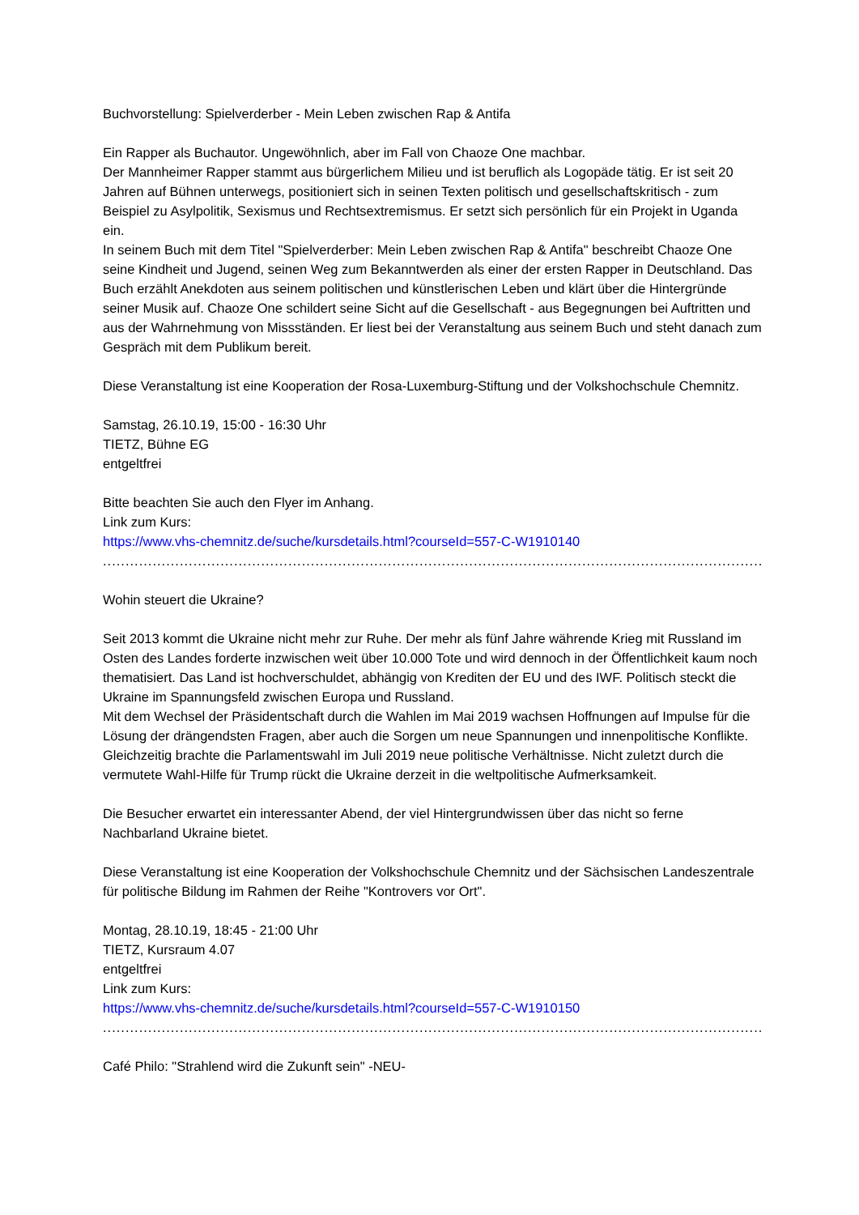Buchvorstellung: Spielverderber - Mein Leben zwischen Rap & Antifa
Ein Rapper als Buchautor. Ungewöhnlich, aber im Fall von Chaoze One machbar.
Der Mannheimer Rapper stammt aus bürgerlichem Milieu und ist beruflich als Logopäde tätig. Er ist seit 20 Jahren auf Bühnen unterwegs, positioniert sich in seinen Texten politisch und gesellschaftskritisch - zum Beispiel zu Asylpolitik, Sexismus und Rechtsextremismus. Er setzt sich persönlich für ein Projekt in Uganda ein.
In seinem Buch mit dem Titel "Spielverderber: Mein Leben zwischen Rap & Antifa" beschreibt Chaoze One seine Kindheit und Jugend, seinen Weg zum Bekanntwerden als einer der ersten Rapper in Deutschland. Das Buch erzählt Anekdoten aus seinem politischen und künstlerischen Leben und klärt über die Hintergründe seiner Musik auf. Chaoze One schildert seine Sicht auf die Gesellschaft - aus Begegnungen bei Auftritten und aus der Wahrnehmung von Missständen. Er liest bei der Veranstaltung aus seinem Buch und steht danach zum Gespräch mit dem Publikum bereit.
Diese Veranstaltung ist eine Kooperation der Rosa-Luxemburg-Stiftung und der Volkshochschule Chemnitz.
Samstag, 26.10.19, 15:00 - 16:30 Uhr
TIETZ, Bühne EG
entgeltfrei
Bitte beachten Sie auch den Flyer im Anhang.
Link zum Kurs:
https://www.vhs-chemnitz.de/suche/kursdetails.html?courseId=557-C-W1910140
..........................................................................................................................................................................
Wohin steuert die Ukraine?
Seit 2013 kommt die Ukraine nicht mehr zur Ruhe. Der mehr als fünf Jahre währende Krieg mit Russland im Osten des Landes forderte inzwischen weit über 10.000 Tote und wird dennoch in der Öffentlichkeit kaum noch thematisiert. Das Land ist hochverschuldet, abhängig von Krediten der EU und des IWF. Politisch steckt die Ukraine im Spannungsfeld zwischen Europa und Russland.
Mit dem Wechsel der Präsidentschaft durch die Wahlen im Mai 2019 wachsen Hoffnungen auf Impulse für die Lösung der drängendsten Fragen, aber auch die Sorgen um neue Spannungen und innenpolitische Konflikte. Gleichzeitig brachte die Parlamentswahl im Juli 2019 neue politische Verhältnisse. Nicht zuletzt durch die vermutete Wahl-Hilfe für Trump rückt die Ukraine derzeit in die weltpolitische Aufmerksamkeit.
Die Besucher erwartet ein interessanter Abend, der viel Hintergrundwissen über das nicht so ferne Nachbarland Ukraine bietet.
Diese Veranstaltung ist eine Kooperation der Volkshochschule Chemnitz und der Sächsischen Landeszentrale für politische Bildung im Rahmen der Reihe "Kontrovers vor Ort".
Montag, 28.10.19, 18:45 - 21:00 Uhr
TIETZ, Kursraum 4.07
entgeltfrei
Link zum Kurs:
https://www.vhs-chemnitz.de/suche/kursdetails.html?courseId=557-C-W1910150
..........................................................................................................................................................................
Café Philo: "Strahlend wird die Zukunft sein" -NEU-